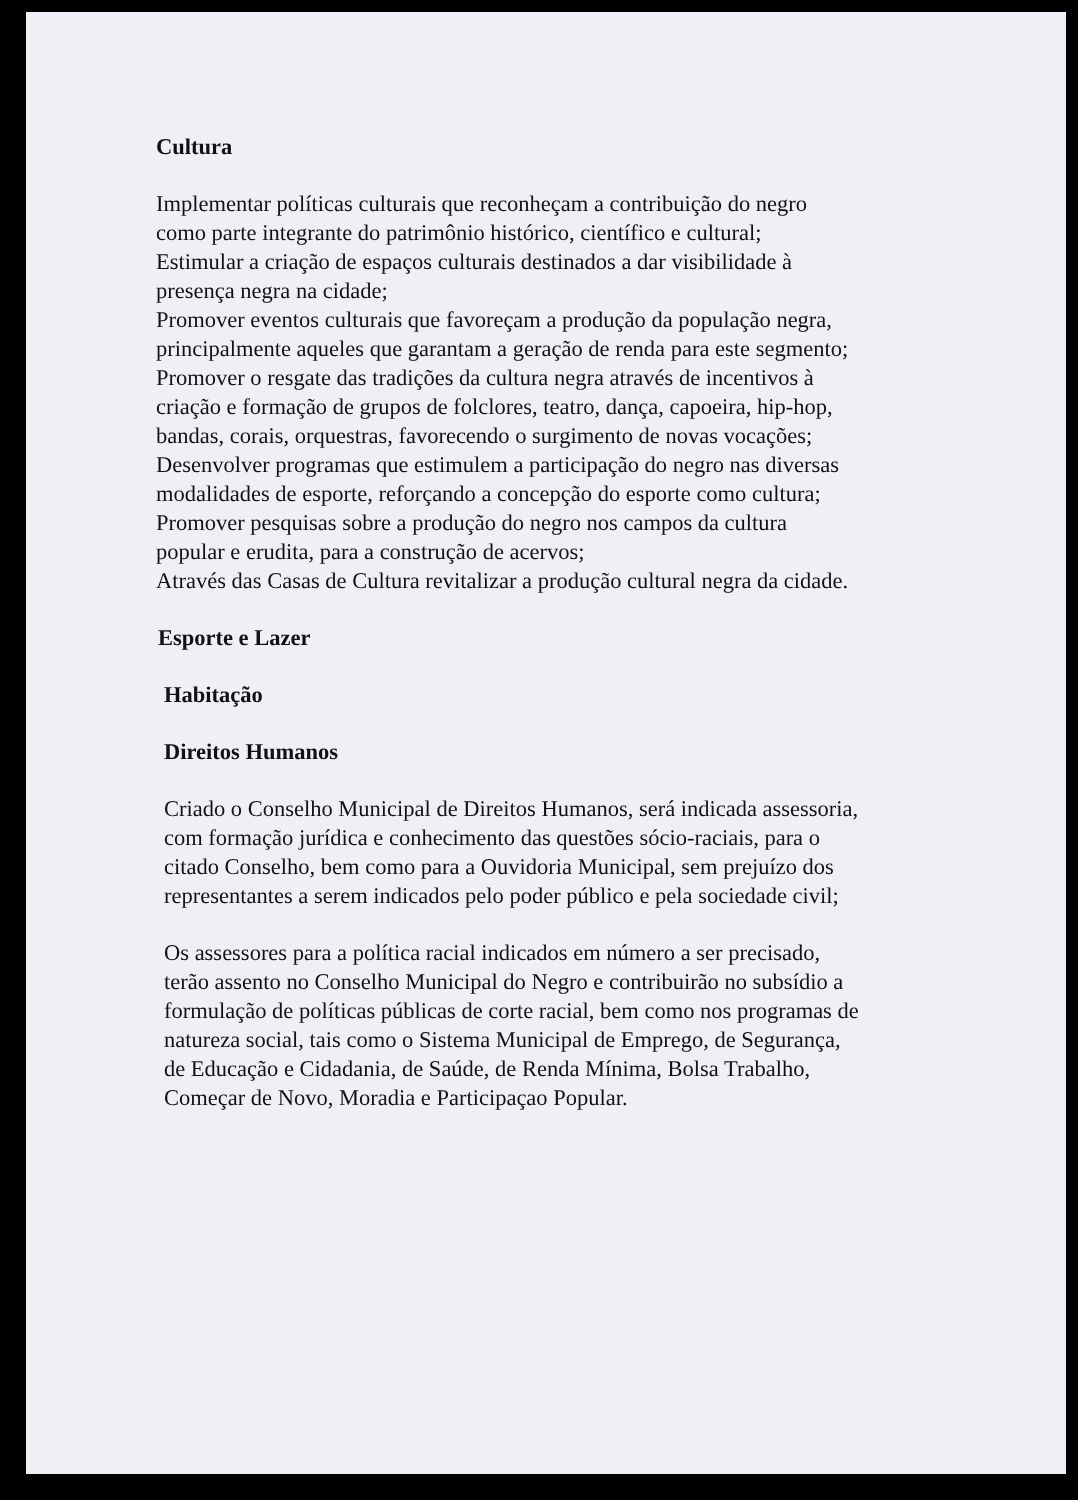Cultura
Implementar políticas culturais que reconheçam a contribuição do negro
como parte integrante do patrimônio histórico, científico e cultural;
Estimular a criação de espaços culturais destinados a dar visibilidade à
presença negra na cidade;
Promover eventos culturais que favoreçam a produção da população negra,
principalmente aqueles que garantam a geração de renda para este segmento;
Promover o resgate das tradições da cultura negra através de incentivos à
criação e formação de grupos de folclores, teatro, dança, capoeira, hip-hop,
bandas, corais, orquestras, favorecendo o surgimento de novas vocações;
Desenvolver programas que estimulem a participação do negro nas diversas
modalidades de esporte, reforçando a concepção do esporte como cultura;
Promover pesquisas sobre a produção do negro nos campos da cultura
popular e erudita, para a construção de acervos;
Através das Casas de Cultura revitalizar a produção cultural negra da cidade.
Esporte e Lazer
Habitação
Direitos Humanos
Criado o Conselho Municipal de Direitos Humanos, será indicada assessoria,
com formação jurídica e conhecimento das questões sócio-raciais, para o
citado Conselho, bem como para a Ouvidoria Municipal, sem prejuízo dos
representantes a serem indicados pelo poder público e pela sociedade civil;
Os assessores para a política racial indicados em número a ser precisado,
terão assento no Conselho Municipal do Negro e contribuirão no subsídio a
formulação de políticas públicas de corte racial, bem como nos programas de
natureza social, tais como o Sistema Municipal de Emprego, de Segurança,
de Educação e Cidadania, de Saúde, de Renda Mínima, Bolsa Trabalho,
Começar de Novo, Moradia e Participaçao Popular.